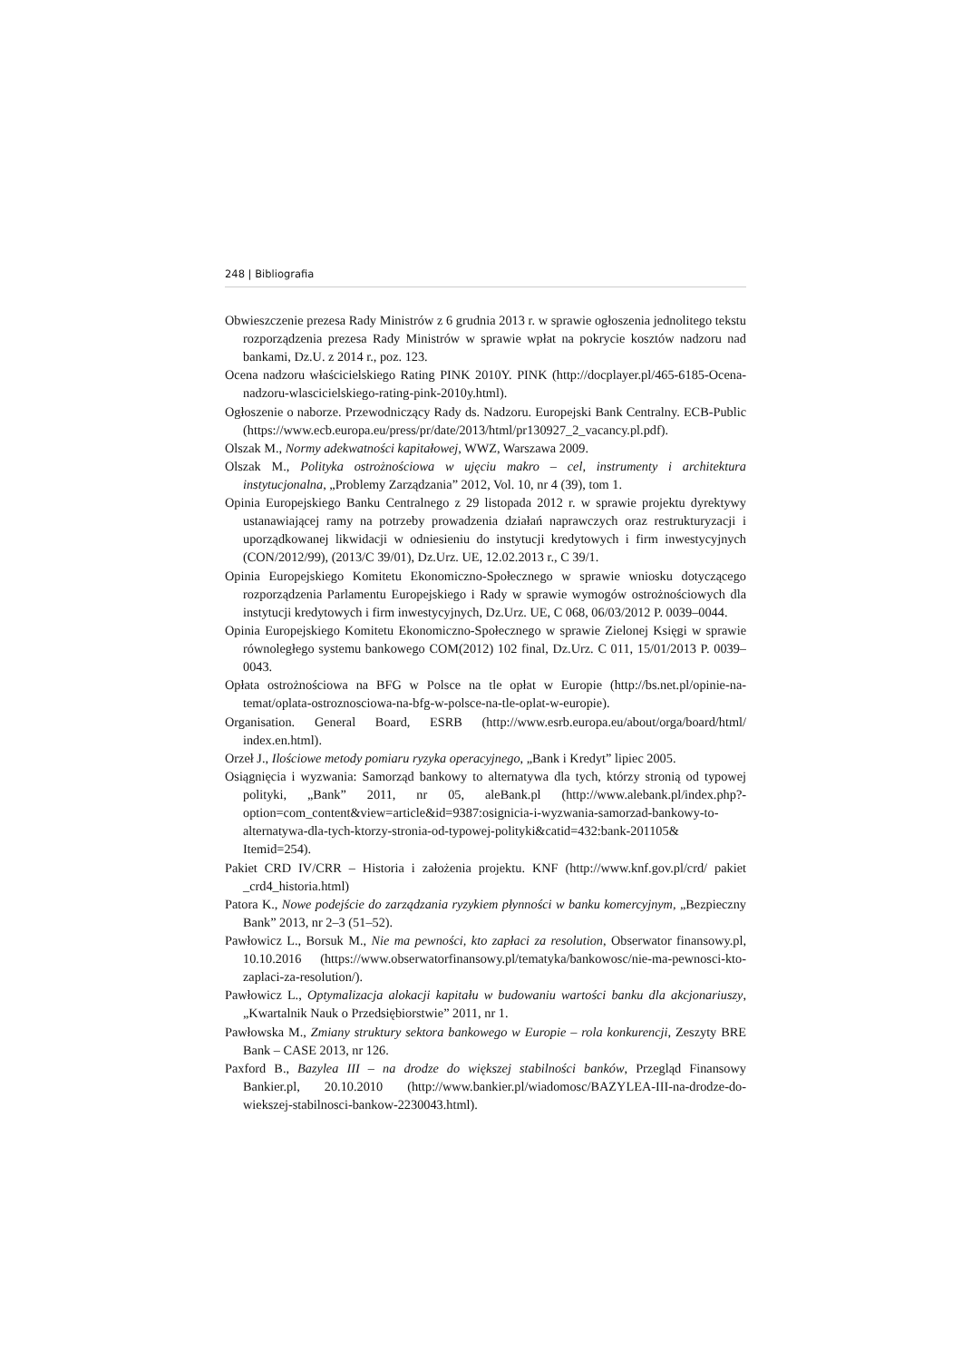248 | Bibliografia
Obwieszczenie prezesa Rady Ministrów z 6 grudnia 2013 r. w sprawie ogłoszenia jednolitego tekstu rozporządzenia prezesa Rady Ministrów w sprawie wpłat na pokrycie kosztów nadzoru nad bankami, Dz.U. z 2014 r., poz. 123.
Ocena nadzoru właścicielskiego Rating PINK 2010Y. PINK (http://docplayer.pl/465-6185-Ocena-nadzoru-wlascicielskiego-rating-pink-2010y.html).
Ogłoszenie o naborze. Przewodniczący Rady ds. Nadzoru. Europejski Bank Centralny. ECB-Public (https://www.ecb.europa.eu/press/pr/date/2013/html/pr130927_2_vacancy.pl.pdf).
Olszak M., Normy adekwatności kapitałowej, WWZ, Warszawa 2009.
Olszak M., Polityka ostrożnościowa w ujęciu makro – cel, instrumenty i architektura instytucjonalna, „Problemy Zarządzania” 2012, Vol. 10, nr 4 (39), tom 1.
Opinia Europejskiego Banku Centralnego z 29 listopada 2012 r. w sprawie projektu dyrektywy ustanawiającej ramy na potrzeby prowadzenia działań naprawczych oraz restrukturyzacji i uporządkowanej likwidacji w odniesieniu do instytucji kredytowych i firm inwestycyjnych (CON/2012/99), (2013/C 39/01), Dz.Urz. UE, 12.02.2013 r., C 39/1.
Opinia Europejskiego Komitetu Ekonomiczno-Społecznego w sprawie wniosku dotyczącego rozporządzenia Parlamentu Europejskiego i Rady w sprawie wymogów ostrożnościowych dla instytucji kredytowych i firm inwestycyjnych, Dz.Urz. UE, C 068, 06/03/2012 P. 0039–0044.
Opinia Europejskiego Komitetu Ekonomiczno-Społecznego w sprawie Zielonej Księgi w sprawie równoległego systemu bankowego COM(2012) 102 final, Dz.Urz. C 011, 15/01/2013 P. 0039–0043.
Opłata ostrożnościowa na BFG w Polsce na tle opłat w Europie (http://bs.net.pl/opinie-na-temat/oplata-ostroznosciowa-na-bfg-w-polsce-na-tle-oplat-w-europie).
Organisation. General Board, ESRB (http://www.esrb.europa.eu/about/orga/board/html/ index.en.html).
Orzeł J., Ilościowe metody pomiaru ryzyka operacyjnego, „Bank i Kredyt” lipiec 2005.
Osiągnięcia i wyzwania: Samorząd bankowy to alternatywa dla tych, którzy stronią od typowej polityki, „Bank” 2011, nr 05, aleBank.pl (http://www.alebank.pl/index.php?-option=com_content&view=article&id=9387:osignicia-i-wyzwania-samorzad-bankowy-to-alternatywa-dla-tych-ktorzy-stronia-od-typowej-polityki&catid=432:bank-201105& Itemid=254).
Pakiet CRD IV/CRR – Historia i założenia projektu. KNF (http://www.knf.gov.pl/crd/ pakiet _crd4_historia.html)
Patora K., Nowe podejście do zarządzania ryzykiem płynności w banku komercyjnym, „Bezpieczny Bank” 2013, nr 2–3 (51–52).
Pawłowicz L., Borsuk M., Nie ma pewności, kto zapłaci za resolution, Obserwator finansowy.pl, 10.10.2016 (https://www.obserwatorfinansowy.pl/tematyka/bankowosc/nie-ma-pewnosci-kto-zaplaci-za-resolution/).
Pawłowicz L., Optymalizacja alokacji kapitału w budowaniu wartości banku dla akcjonariuszy, „Kwartalnik Nauk o Przedsiębiorstwie” 2011, nr 1.
Pawłowska M., Zmiany struktury sektora bankowego w Europie – rola konkurencji, Zeszyty BRE Bank – CASE 2013, nr 126.
Paxford B., Bazylea III – na drodze do większej stabilności banków, Przegląd Finansowy Bankier.pl, 20.10.2010 (http://www.bankier.pl/wiadomosc/BAZYLEA-III-na-drodze-do-wiekszej-stabilnosci-bankow-2230043.html).